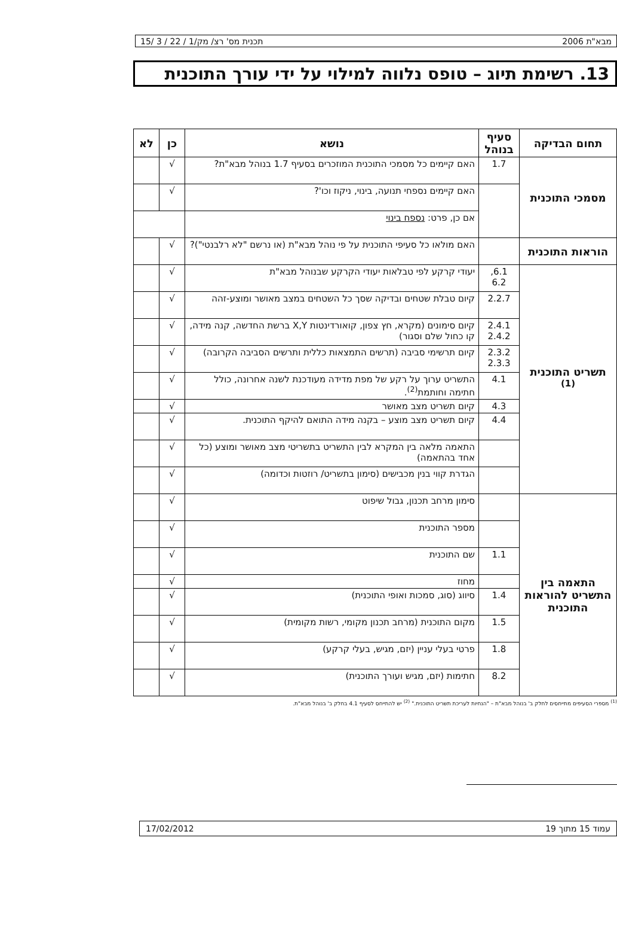מבא"ת 2006 תכנית מס' רצ/ מק/1 / 22 / 3 /15
13. רשימת תיוג – טופס נלווה למילוי על ידי עורך התוכנית
| תחום הבדיקה | סעיף בנוהל | נושא | כן | לא |
| --- | --- | --- | --- | --- |
| מסמכי התוכנית | 1.7 | האם קיימים כל מסמכי התוכנית המוזכרים בסעיף 1.7 בנוהל מבא"ת? | √ | |
| | | האם קיימים נספחי תנועה, בינוי, ניקוז וכו'? | √ | |
| | | אם כן, פרט: נספח בינוי | | |
| הוראות התוכנית | | האם מולאו כל סעיפי התוכנית על פי נוהל מבא"ת (או נרשם "לא רלבנטי")? | √ | |
| תשריט התוכנית <sup>(1)</sup> | 6.1, 6.2 | יעודי קרקע לפי טבלאות יעודי הקרקע שבנוהל מבא"ת | √ | |
| | 2.2.7 | קיום טבלת שטחים ובדיקה שסך כל השטחים במצב מאושר ומוצע-זהה | √ | |
| | 2.4.1 2.4.2 | קיום סימונים (מקרא, חץ צפון, קואורדינטות X,Y ברשת החדשה, קנה מידה, קו כחול שלם וסגור) | √ | |
| | 2.3.2 2.3.3 | קיום תרשימי סביבה (תרשים התמצאות כללית ותרשים הסביבה הקרובה) | √ | |
| | 4.1 | התשריט ערוך על רקע של מפת מדידה מעודכנת לשנה אחרונה, כולל חתימה וחותמת<sup>(2)</sup>. | √ | |
| | 4.3 | קיום תשריט מצב מאושר | √ | |
| | 4.4 | קיום תשריט מצב מוצע – בקנה מידה התואם להיקף התוכנית. | √ | |
| | | התאמה מלאה בין המקרא לבין התשריט בתשריטי מצב מאושר ומוצע (כל אחד בהתאמה) | √ | |
| | | הגדרת קווי בנין מכבישים (סימון בתשריט/ רוזטות וכדומה) | √ | |
| התאמה בין התשריט להוראות התוכנית | | סימון מרחב תכנון, גבול שיפוט | √ | |
| | | מספר התוכנית | √ | |
| | 1.1 | שם התוכנית | √ | |
| | | מחוז | √ | |
| | 1.4 | סיווג (סוג, סמכות ואופי התוכנית) | √ | |
| | 1.5 | מקום התוכנית (מרחב תכנון מקומי, רשות מקומית) | √ | |
| | 1.8 | פרטי בעלי עניין (יזם, מגיש, בעלי קרקע) | √ | |
| | 8.2 | חתימות (יזם, מגיש ועורך התוכנית) | √ | |
<sup>(1)</sup> מספרי הסעיפים מתייחסים לחלק ב' בנוהל מבא"ת – "הנחיות לעריכת תשריט התוכנית." <sup>(2)</sup> יש להתייחס לסעיף 4.1 בחלק ב' בנוהל מבא"ת.
עמוד 15 מתוך 19 17/02/2012